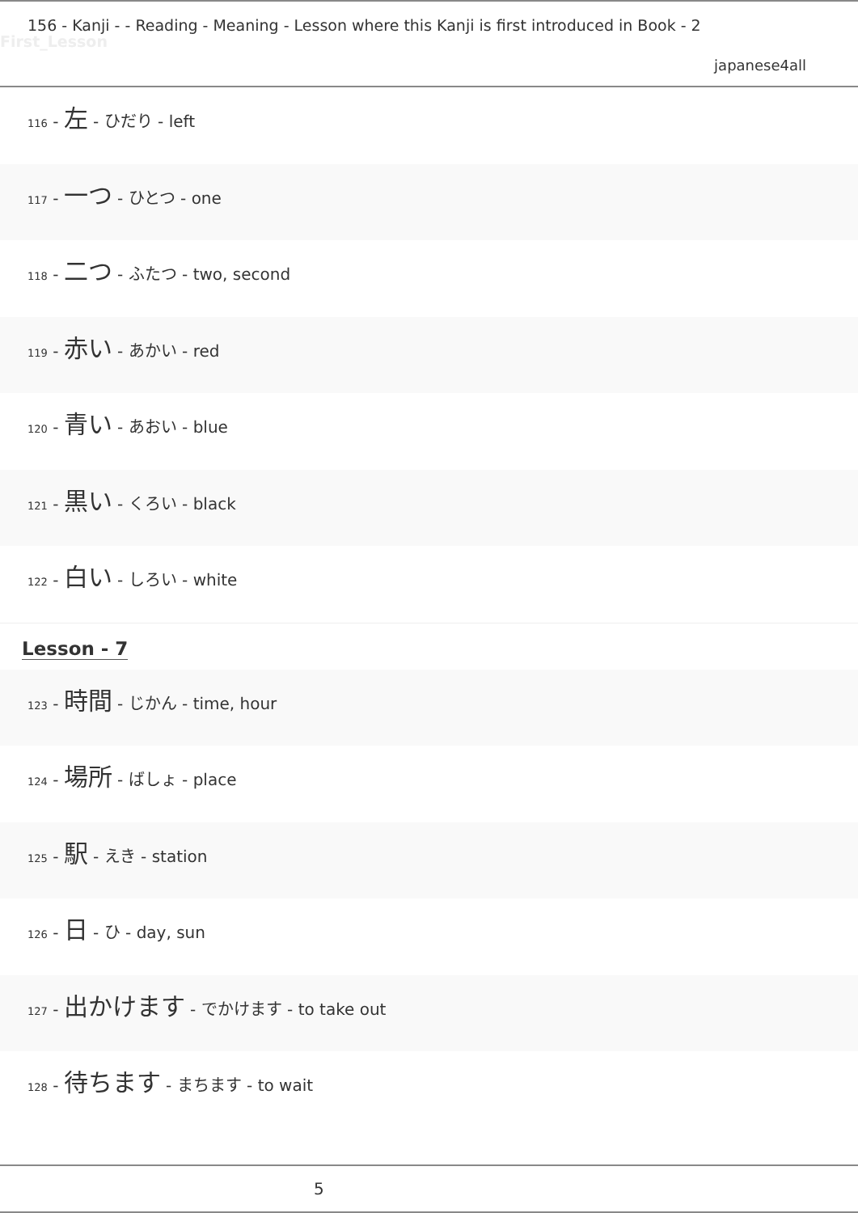156 - Kanji - - Reading - Meaning - Lesson where this Kanji is first introduced in Book - 2
First_Lesson
japanese4all
116 - 左 - ひだり - left
117 - 一つ - ひとつ - one
118 - 二つ - ふたつ - two, second
119 - 赤い - あかい - red
120 - 青い - あおい - blue
121 - 黒い - くろい - black
122 - 白い - しろい - white
Lesson - 7
123 - 時間 - じかん - time, hour
124 - 場所 - ばしょ - place
125 - 駅 - えき - station
126 - 日 - ひ - day, sun
127 - 出かけます - でかけます - to take out
128 - 待ちます - まちます - to wait
5